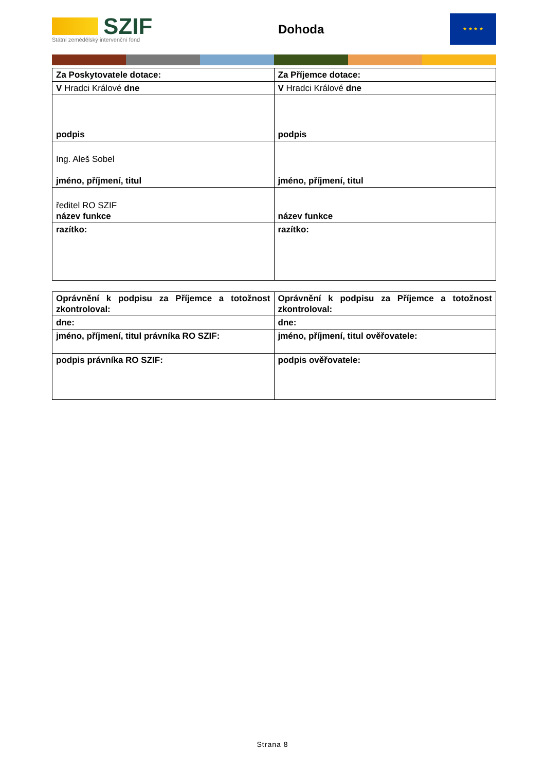SZIF
Státní zemědělský intervenční fond
Dohoda
★ ★ ★ ★
| Za Poskytovatele dotace: | Za Příjemce dotace: |
| V Hradci Králové dne | V Hradci Králové dne |
| podpis | podpis |
| Ing. Aleš Sobel jméno, příjmení, titul | jméno, příjmení, titul |
| ředitel RO SZIF název funkce | název funkce |
| razítko: | razítko: |
| Oprávnění k podpisu za Příjemce a totožnost zkontroloval: | Oprávnění k podpisu za Příjemce a totožnost zkontroloval: |
| dne: | dne: |
| jméno, příjmení, titul právníka RO SZIF: | jméno, příjmení, titul ověřovatele: |
| podpis právníka RO SZIF: | podpis ověřovatele: |
Strana 8